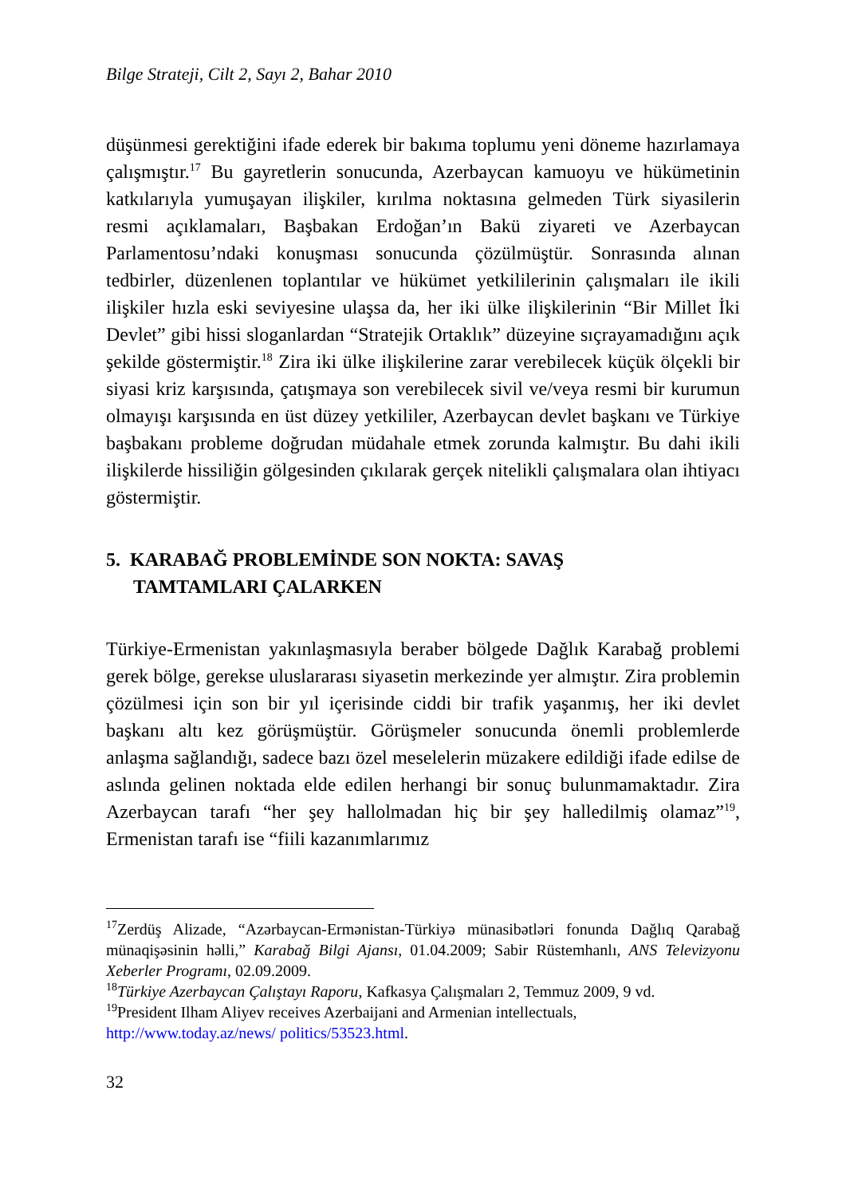Bilge Strateji, Cilt 2, Sayı 2, Bahar 2010
düşünmesi gerektiğini ifade ederek bir bakıma toplumu yeni döneme hazırlamaya çalışmıştır.<sup>17</sup> Bu gayretlerin sonucunda, Azerbaycan kamuoyu ve hükümetinin katkılarıyla yumuşayan ilişkiler, kırılma noktasına gelmeden Türk siyasilerin resmi açıklamaları, Başbakan Erdoğan’ın Bakü ziyareti ve Azerbaycan Parlamentosu’ndaki konuşması sonucunda çözülmüştür. Sonrasında alınan tedbirler, düzenlenen toplantılar ve hükümet yetkililerinin çalışmaları ile ikili ilişkiler hızla eski seviyesine ulaşsa da, her iki ülke ilişkilerinin “Bir Millet İki Devlet” gibi hissi sloganlardan “Stratejik Ortaklık” düzeyine sıçrayamadığını açık şekilde göstermiştir.<sup>18</sup> Zira iki ülke ilişkilerine zarar verebilecek küçük ölçekli bir siyasi kriz karşısında, çatışmaya son verebilecek sivil ve/veya resmi bir kurumun olmayışı karşısında en üst düzey yetkililer, Azerbaycan devlet başkanı ve Türkiye başbakanı probleme doğrudan müdahale etmek zorunda kalmıştır. Bu dahi ikili ilişkilerde hissiliğin gölgesinden çıkılarak gerçek nitelikli çalışmalara olan ihtiyacı göstermiştir.
5. KARABAĞ PROBLEMİNDE SON NOKTA: SAVAŞ
TAMTAMLARI ÇALARKEN
Türkiye-Ermenistan yakınlaşmasıyla beraber bölgede Dağlık Karabağ problemi gerek bölge, gerekse uluslararası siyasetin merkezinde yer almıştır. Zira problemin çözülmesi için son bir yıl içerisinde ciddi bir trafik yaşanmış, her iki devlet başkanı altı kez görüşmüştür. Görüşmeler sonucunda önemli problemlerde anlaşma sağlandığı, sadece bazı özel meselelerin müzakere edildiği ifade edilse de aslında gelinen noktada elde edilen herhangi bir sonuç bulunmamaktadır. Zira Azerbaycan tarafı “her şey hallolmadan hiç bir şey halledilmiş olamaz”<sup>19</sup>, Ermenistan tarafı ise “fiili kazanımlarımız
<sup>17</sup> Zerdüş Alizade, “Azərbaycan-Ermənistan-Türkiyə münasibətləri fonunda Dağlıq Qarabağ münaqişəsinin həlli,” Karabağ Bilgi Ajansı, 01.04.2009; Sabir Rüstemhanlı, ANS Televizyonu Xeberler Programı, 02.09.2009.
<sup>18</sup> Türkiye Azerbaycan Çalıştayı Raporu, Kafkasya Çalışmaları 2, Temmuz 2009, 9 vd.
<sup>19</sup> President Ilham Aliyev receives Azerbaijani and Armenian intellectuals, http://www.today.az/news/ politics/53523.html.
32